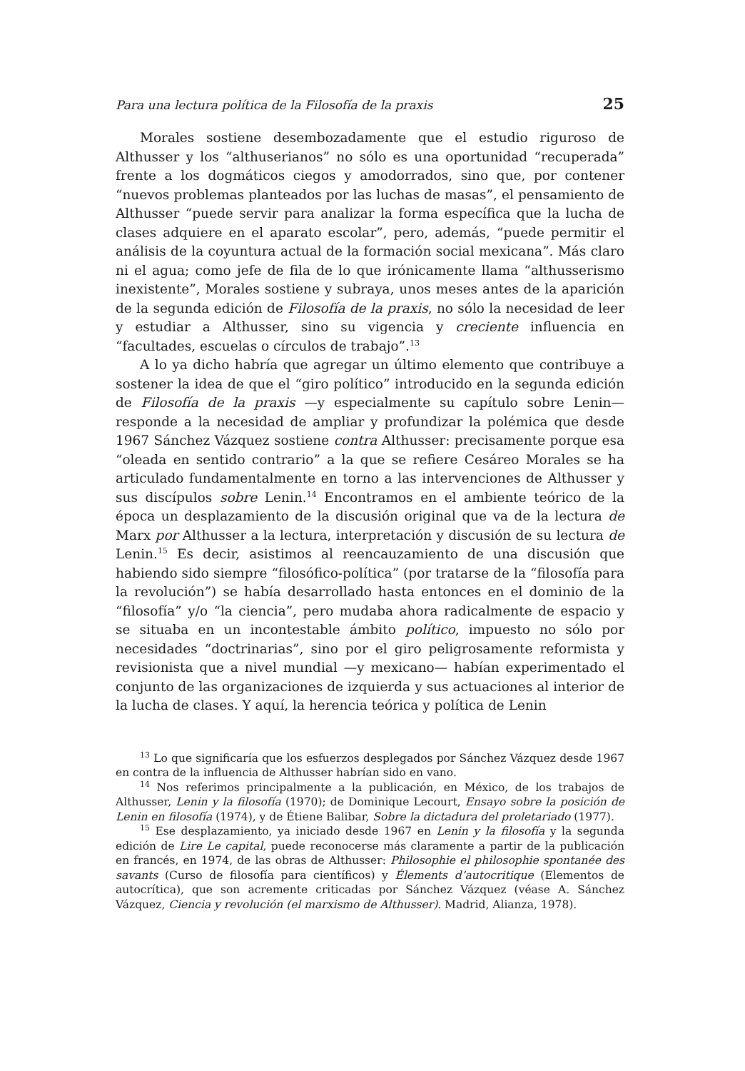Para una lectura política de la Filosofía de la praxis 25
Morales sostiene desembozadamente que el estudio riguroso de Althusser y los “althuserianos” no sólo es una oportunidad “recuperada” frente a los dogmáticos ciegos y amodorrados, sino que, por contener “nuevos problemas planteados por las luchas de masas”, el pensamiento de Althusser “puede servir para analizar la forma específica que la lucha de clases adquiere en el aparato escolar”, pero, además, “puede permitir el análisis de la coyuntura actual de la formación social mexicana”. Más claro ni el agua; como jefe de fila de lo que irónicamente llama “althusserismo inexistente”, Morales sostiene y subraya, unos meses antes de la aparición de la segunda edición de Filosofía de la praxis, no sólo la necesidad de leer y estudiar a Althusser, sino su vigencia y creciente influencia en “facultades, escuelas o círculos de trabajo”.<sup>13</sup>
A lo ya dicho habría que agregar un último elemento que contribuye a sostener la idea de que el “giro político” introducido en la segunda edición de Filosofía de la praxis —y especialmente su capítulo sobre Lenin— responde a la necesidad de ampliar y profundizar la polémica que desde 1967 Sánchez Vázquez sostiene contra Althusser: precisamente porque esa “oleada en sentido contrario” a la que se refiere Cesáreo Morales se ha articulado fundamentalmente en torno a las intervenciones de Althusser y sus discípulos sobre Lenin.<sup>14</sup> Encontramos en el ambiente teórico de la época un desplazamiento de la discusión original que va de la lectura de Marx por Althusser a la lectura, interpretación y discusión de su lectura de Lenin.<sup>15</sup> Es decir, asistimos al reencauzamiento de una discusión que habiendo sido siempre “filosófico-política” (por tratarse de la “filosofía para la revolución”) se había desarrollado hasta entonces en el dominio de la “filosofía” y/o “la ciencia”, pero mudaba ahora radicalmente de espacio y se situaba en un incontestable ámbito político, impuesto no sólo por necesidades “doctrinarias”, sino por el giro peligrosamente reformista y revisionista que a nivel mundial —y mexicano— habían experimentado el conjunto de las organizaciones de izquierda y sus actuaciones al interior de la lucha de clases. Y aquí, la herencia teórica y política de Lenin
<sup>13</sup> Lo que significaría que los esfuerzos desplegados por Sánchez Vázquez desde 1967 en contra de la influencia de Althusser habrían sido en vano.
<sup>14</sup> Nos referimos principalmente a la publicación, en México, de los trabajos de Althusser, Lenin y la filosofía (1970); de Dominique Lecourt, Ensayo sobre la posición de Lenin en filosofía (1974), y de Étiene Balibar, Sobre la dictadura del proletariado (1977).
<sup>15</sup> Ese desplazamiento, ya iniciado desde 1967 en Lenin y la filosofía y la segunda edición de Lire Le capital, puede reconocerse más claramente a partir de la publicación en francés, en 1974, de las obras de Althusser: Philosophie el philosophie spontanée des savants (Curso de filosofía para científicos) y Élements d’autocritique (Elementos de autocrítica), que son acremente criticadas por Sánchez Vázquez (véase A. Sánchez Vázquez, Ciencia y revolución (el marxismo de Althusser). Madrid, Alianza, 1978).